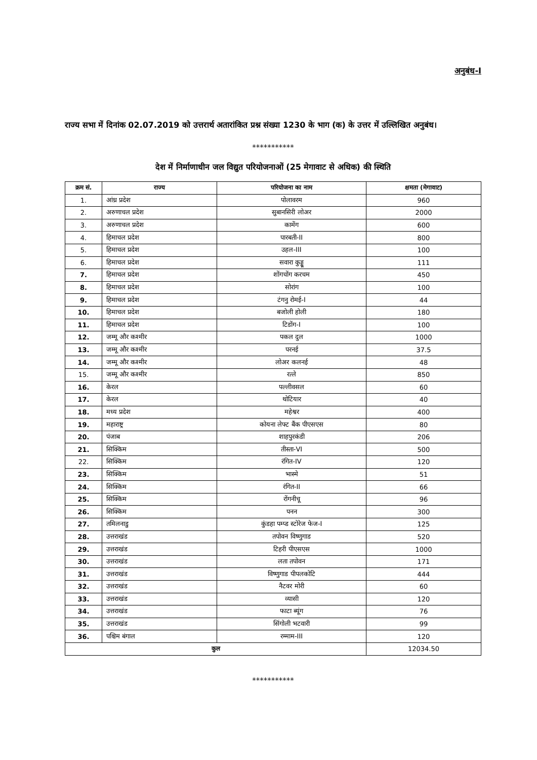अनुबंध-I
राज्य सभा में दिनांक 02.07.2019 को उत्तरार्थ अतारांकित प्रश्न संख्या 1230 के भाग (क) के उत्तर में उल्लिखित अनुबंध।
***********
देश में निर्माणाधीन जल विद्युत परियोजनाओं (25 मेगावाट से अधिक) की स्थिति
| क्रम सं. | राज्य | परियोजना का नाम | क्षमता (मेगावाट) |
| --- | --- | --- | --- |
| 1. | आंध्र प्रदेश | पोलावरम | 960 |
| 2. | अरुणाचल प्रदेश | सुबानसिरी लोअर | 2000 |
| 3. | अरुणाचल प्रदेश | कामेंग | 600 |
| 4. | हिमाचल प्रदेश | पारबती-II | 800 |
| 5. | हिमाचल प्रदेश | उहल-III | 100 |
| 6. | हिमाचल प्रदेश | सवारा कुड्डू | 111 |
| 7. | हिमाचल प्रदेश | शोंगचोंग करचम | 450 |
| 8. | हिमाचल प्रदेश | सोरांग | 100 |
| 9. | हिमाचल प्रदेश | टंगनु रोमई-I | 44 |
| 10. | हिमाचल प्रदेश | बजोली होली | 180 |
| 11. | हिमाचल प्रदेश | टिडोंग-I | 100 |
| 12. | जम्मू और कश्मीर | पकल दुल | 1000 |
| 13. | जम्मू और कश्मीर | परनई | 37.5 |
| 14. | जम्मू और कश्मीर | लोअर कलनई | 48 |
| 15. | जम्मू और कश्मीर | रत्ले | 850 |
| 16. | केरल | पल्लीवसल | 60 |
| 17. | केरल | थोटियार | 40 |
| 18. | मध्य प्रदेश | महेश्वर | 400 |
| 19. | महाराष्ट्र | कोयना लेफ्ट बैंक पीएसएस | 80 |
| 20. | पंजाब | शाहपुरकंडी | 206 |
| 21. | सिक्किम | तीस्ता-VI | 500 |
| 22. | सिक्किम | रंगित-IV | 120 |
| 23. | सिक्किम | भास्मे | 51 |
| 24. | सिक्किम | रंगित-II | 66 |
| 25. | सिक्किम | रोंगनीचू | 96 |
| 26. | सिक्किम | पनन | 300 |
| 27. | तमिलनाडु | कुंडहा पम्प्ड स्टोरेज फेज-I | 125 |
| 28. | उत्तराखंड | तपोवन विष्णुगाड | 520 |
| 29. | उत्तराखंड | टिहरी पीएसएस | 1000 |
| 30. | उत्तराखंड | लता तपोवन | 171 |
| 31. | उत्तराखंड | विष्णुगाड पीपलकोटि | 444 |
| 32. | उत्तराखंड | नैटवर मोरी | 60 |
| 33. | उत्तराखंड | व्यासी | 120 |
| 34. | उत्तराखंड | फाटा ब्यूंग | 76 |
| 35. | उत्तराखंड | सिंगोली भटवारी | 99 |
| 36. | पश्चिम बंगाल | रम्माम-III | 120 |
| कुल | | | 12034.50 |
***********